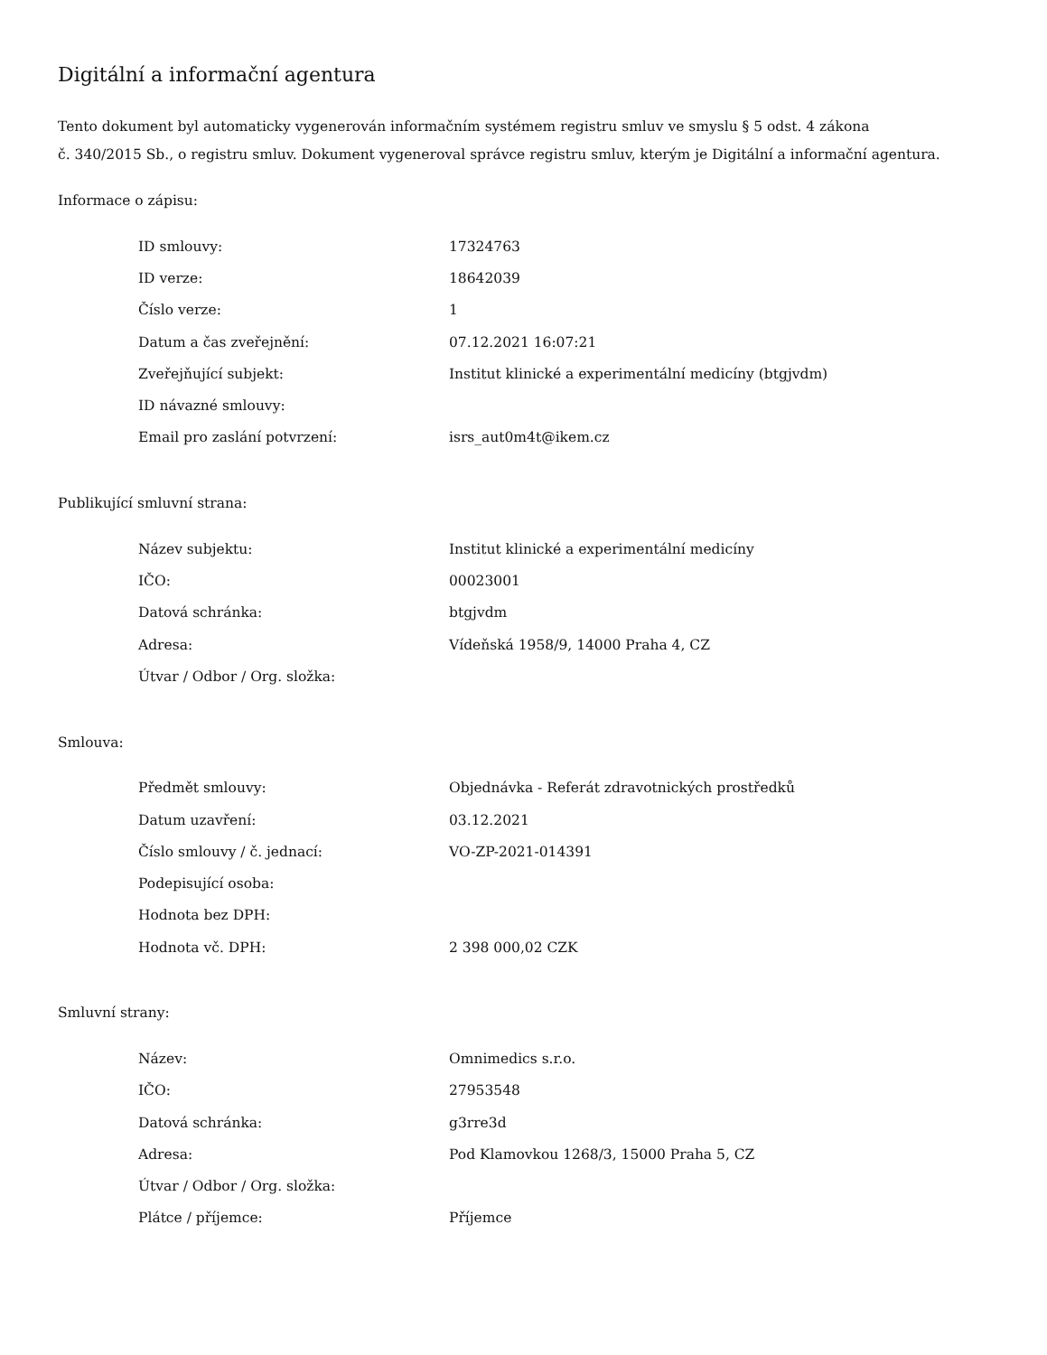Digitální a informační agentura
Tento dokument byl automaticky vygenerován informačním systémem registru smluv ve smyslu § 5 odst. 4 zákona
č. 340/2015 Sb., o registru smluv. Dokument vygeneroval správce registru smluv, kterým je Digitální a informační agentura.
Informace o zápisu:
| ID smlouvy: | 17324763 |
| ID verze: | 18642039 |
| Číslo verze: | 1 |
| Datum a čas zveřejnění: | 07.12.2021 16:07:21 |
| Zveřejňující subjekt: | Institut klinické a experimentální medicíny (btgjvdm) |
| ID návazné smlouvy: | |
| Email pro zaslání potvrzení: | isrs_aut0m4t@ikem.cz |
Publikující smluvní strana:
| Název subjektu: | Institut klinické a experimentální medicíny |
| IČO: | 00023001 |
| Datová schránka: | btgjvdm |
| Adresa: | Vídeňská 1958/9, 14000 Praha 4, CZ |
| Útvar / Odbor / Org. složka: | |
Smlouva:
| Předmět smlouvy: | Objednávka - Referát zdravotnických prostředků |
| Datum uzavření: | 03.12.2021 |
| Číslo smlouvy / č. jednací: | VO-ZP-2021-014391 |
| Podepisující osoba: | |
| Hodnota bez DPH: | |
| Hodnota vč. DPH: | 2 398 000,02 CZK |
Smluvní strany:
| Název: | Omnimedics s.r.o. |
| IČO: | 27953548 |
| Datová schránka: | g3rre3d |
| Adresa: | Pod Klamovkou 1268/3, 15000 Praha 5, CZ |
| Útvar / Odbor / Org. složka: | |
| Plátce / příjemce: | Příjemce |